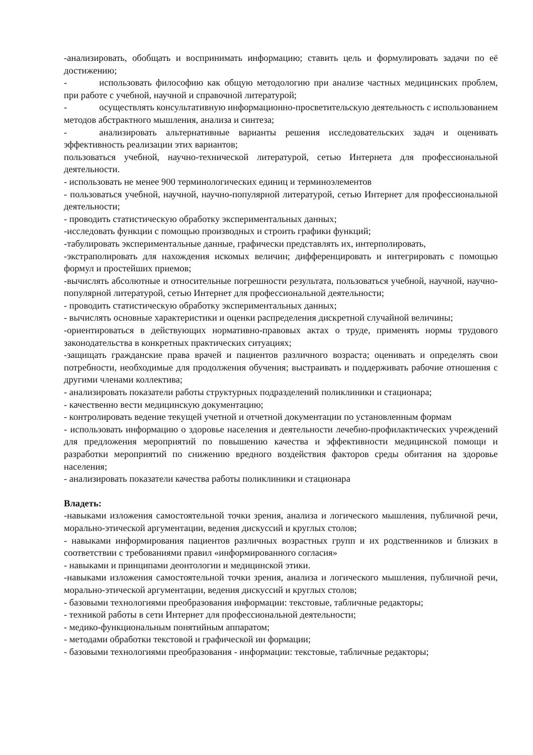-анализировать, обобщать и воспринимать информацию; ставить цель и формулировать задачи по её достижению;
- использовать философию как общую методологию при анализе частных медицинских проблем, при работе с учебной, научной и справочной литературой;
- осуществлять консультативную информационно-просветительскую деятельность с использованием методов абстрактного мышления, анализа и синтеза;
- анализировать альтернативные варианты решения исследовательских задач и оценивать эффективность реализации этих вариантов;
пользоваться учебной, научно-технической литературой, сетью Интернета для профессиональной деятельности.
- использовать не менее 900 терминологических единиц и терминоэлементов
- пользоваться учебной, научной, научно-популярной литературой, сетью Интернет для профессиональной деятельности;
- проводить статистическую обработку экспериментальных данных;
-исследовать функции с помощью производных и строить графики функций;
-табулировать экспериментальные данные, графически представлять их, интерполировать,
-экстраполировать для нахождения искомых величин; дифференцировать и интегрировать с помощью формул и простейших приемов;
-вычислять абсолютные и относительные погрешности результата, пользоваться учебной, научной, научно-популярной литературой, сетью Интернет для профессиональной деятельности;
- проводить статистическую обработку экспериментальных данных;
- вычислять основные характеристики и оценки распределения дискретной случайной величины;
-ориентироваться в действующих нормативно-правовых актах о труде, применять нормы трудового законодательства в конкретных практических ситуациях;
-защищать гражданские права врачей и пациентов различного возраста; оценивать и определять свои потребности, необходимые для продолжения обучения; выстраивать и поддерживать рабочие отношения с другими членами коллектива;
- анализировать показатели работы структурных подразделений поликлиники и стационара;
- качественно вести медицинскую документацию;
- контролировать ведение текущей учетной и отчетной документации по установленным формам
- использовать информацию о здоровье населения и деятельности лечебно-профилактических учреждений для предложения мероприятий по повышению качества и эффективности медицинской помощи и разработки мероприятий по снижению вредного воздействия факторов среды обитания на здоровье населения;
- анализировать показатели качества работы поликлиники и стационара
Владеть:
-навыками изложения самостоятельной точки зрения, анализа и логического мышления, публичной речи, морально-этической аргументации, ведения дискуссий и круглых столов;
- навыками информирования пациентов различных возрастных групп и их родственников и близких в соответствии с требованиями правил «информированного согласия»
- навыками и принципами деонтологии и медицинской этики.
-навыками изложения самостоятельной точки зрения, анализа и логического мышления, публичной речи, морально-этической аргументации, ведения дискуссий и круглых столов;
- базовыми технологиями преобразования информации: текстовые, табличные редакторы;
- техникой работы в сети Интернет для профессиональной деятельности;
- медико-функциональным понятийным аппаратом;
- методами обработки текстовой и графической ин формации;
- базовыми технологиями преобразования - информации: текстовые, табличные редакторы;